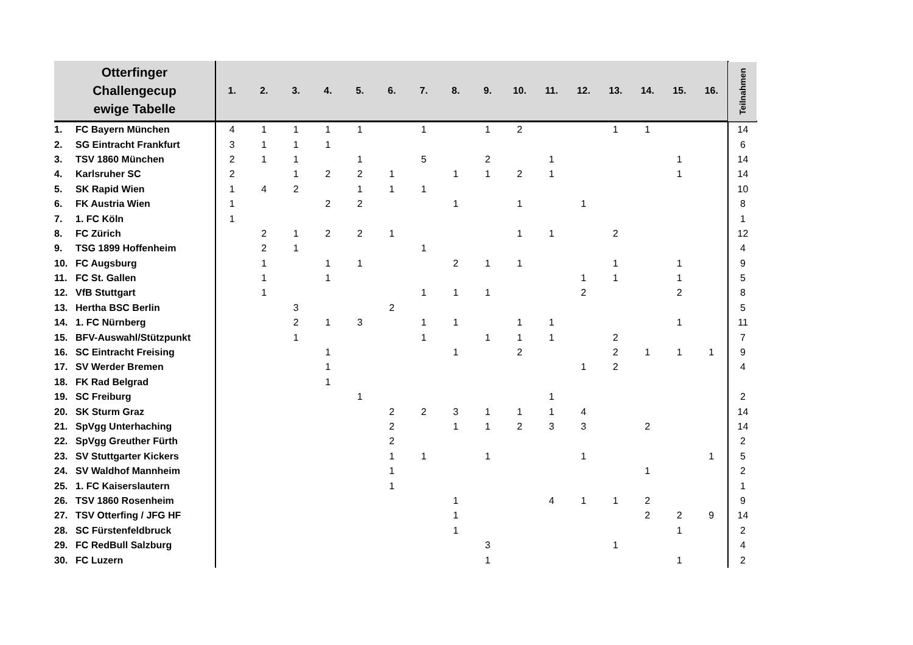| Otterfinger Challengecup ewige Tabelle | 1. | 2. | 3. | 4. | 5. | 6. | 7. | 8. | 9. | 10. | 11. | 12. | 13. | 14. | 15. | 16. | Teilnahmen |
| --- | --- | --- | --- | --- | --- | --- | --- | --- | --- | --- | --- | --- | --- | --- | --- | --- | --- |
| 1. FC Bayern München | 4 | 1 | 1 | 1 | 1 | | 1 | | 1 | 2 | | | 1 | 1 | | | 14 |
| 2. SG Eintracht Frankfurt | 3 | 1 | 1 | 1 | | | | | | | | | | | | | 6 |
| 3. TSV 1860 München | 2 | 1 | 1 | | 1 | | 5 | | 2 | | 1 | | | | 1 | | 14 |
| 4. Karlsruher SC | 2 | | 1 | 2 | 2 | 1 | | 1 | 1 | 2 | 1 | | | | 1 | | 14 |
| 5. SK Rapid Wien | 1 | 4 | 2 | | 1 | 1 | 1 | | | | | | | | | | 10 |
| 6. FK Austria Wien | 1 | | | 2 | 2 | | | 1 | | 1 | | 1 | | | | | 8 |
| 7. 1. FC Köln | 1 | | | | | | | | | | | | | | | | 1 |
| 8. FC Zürich | | 2 | 1 | 2 | 2 | 1 | | | | 1 | 1 | | 2 | | | | 12 |
| 9. TSG 1899 Hoffenheim | | 2 | 1 | | | | 1 | | | | | | | | | | 4 |
| 10. FC Augsburg | | 1 | | 1 | 1 | | | 2 | 1 | 1 | | | 1 | | 1 | | 9 |
| 11. FC St. Gallen | | 1 | | 1 | | | | | | | | 1 | 1 | | 1 | | 5 |
| 12. VfB Stuttgart | | 1 | | | | | 1 | 1 | 1 | | | 2 | | | 2 | | 8 |
| 13. Hertha BSC Berlin | | | 3 | | | 2 | | | | | | | | | | | 5 |
| 14. 1. FC Nürnberg | | | 2 | 1 | 3 | | 1 | 1 | | 1 | 1 | | | | 1 | | 11 |
| 15. BFV-Auswahl/Stützpunkt | | | 1 | | | | 1 | | 1 | 1 | 1 | | 2 | | | | 7 |
| 16. SC Eintracht Freising | | | | 1 | | | | 1 | | 2 | | | 2 | 1 | 1 | 1 | 9 |
| 17. SV Werder Bremen | | | | 1 | | | | | | | | 1 | 2 | | | | 4 |
| 18. FK Rad Belgrad | | | | 1 | | | | | | | | | | | | | |
| 19. SC Freiburg | | | | | 1 | | | | | | 1 | | | | | | 2 |
| 20. SK Sturm Graz | | | | | | 2 | 2 | 3 | 1 | 1 | 1 | 4 | | | | | 14 |
| 21. SpVgg Unterhaching | | | | | | 2 | | 1 | 1 | 2 | 3 | 3 | | 2 | | | 14 |
| 22. SpVgg Greuther Fürth | | | | | | 2 | | | | | | | | | | | 2 |
| 23. SV Stuttgarter Kickers | | | | | | 1 | 1 | | 1 | | | 1 | | | | 1 | 5 |
| 24. SV Waldhof Mannheim | | | | | | 1 | | | | | | | | 1 | | | 2 |
| 25. 1. FC Kaiserslautern | | | | | | 1 | | | | | | | | | | | 1 |
| 26. TSV 1860 Rosenheim | | | | | | | | 1 | | | 4 | 1 | 1 | 2 | | | 9 |
| 27. TSV Otterfing / JFG HF | | | | | | | | 1 | | | | | | 2 | 2 | 9 | 14 |
| 28. SC Fürstenfeldbruck | | | | | | | | 1 | | | | | | | 1 | | 2 |
| 29. FC RedBull Salzburg | | | | | | | | | 3 | | | | 1 | | | | 4 |
| 30. FC Luzern | | | | | | | | | 1 | | | | | | 1 | | 2 |